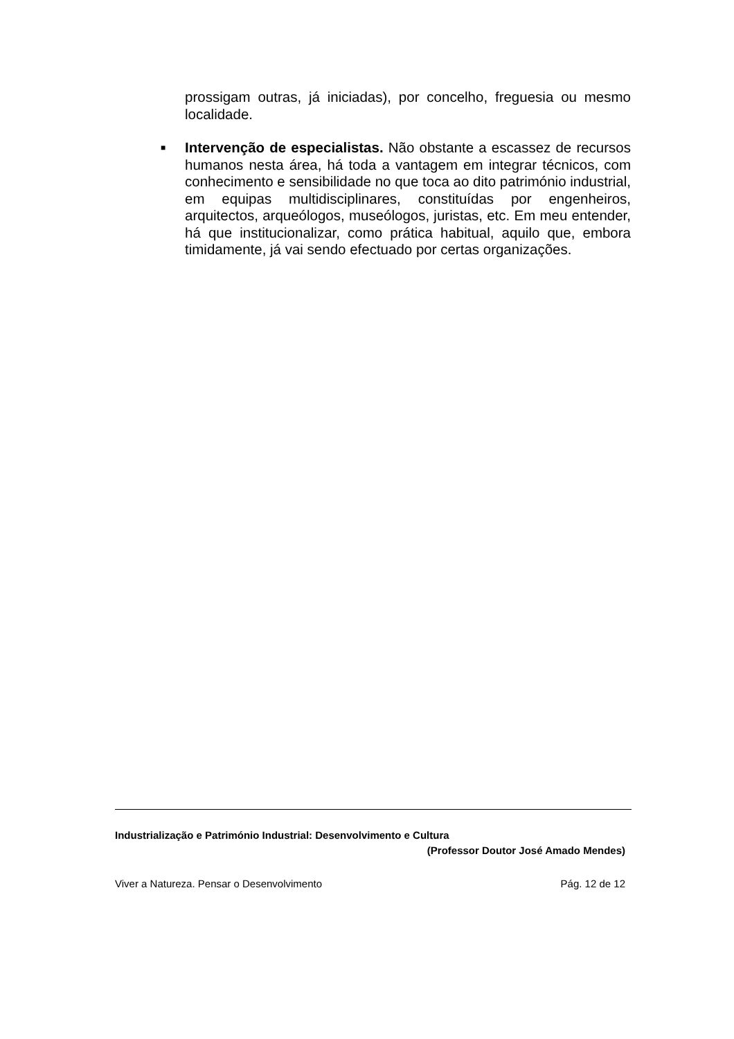prossigam outras, já iniciadas), por concelho, freguesia ou mesmo localidade.
■
Intervenção de especialistas. Não obstante a escassez de recursos humanos nesta área, há toda a vantagem em integrar técnicos, com conhecimento e sensibilidade no que toca ao dito património industrial, em equipas multidisciplinares, constituídas por engenheiros, arquitectos, arqueólogos, museólogos, juristas, etc. Em meu entender, há que institucionalizar, como prática habitual, aquilo que, embora timidamente, já vai sendo efectuado por certas organizações.
Industrialização e Património Industrial: Desenvolvimento e Cultura
(Professor Doutor José Amado Mendes)
Viver a Natureza. Pensar o Desenvolvimento Pág. 12 de 12